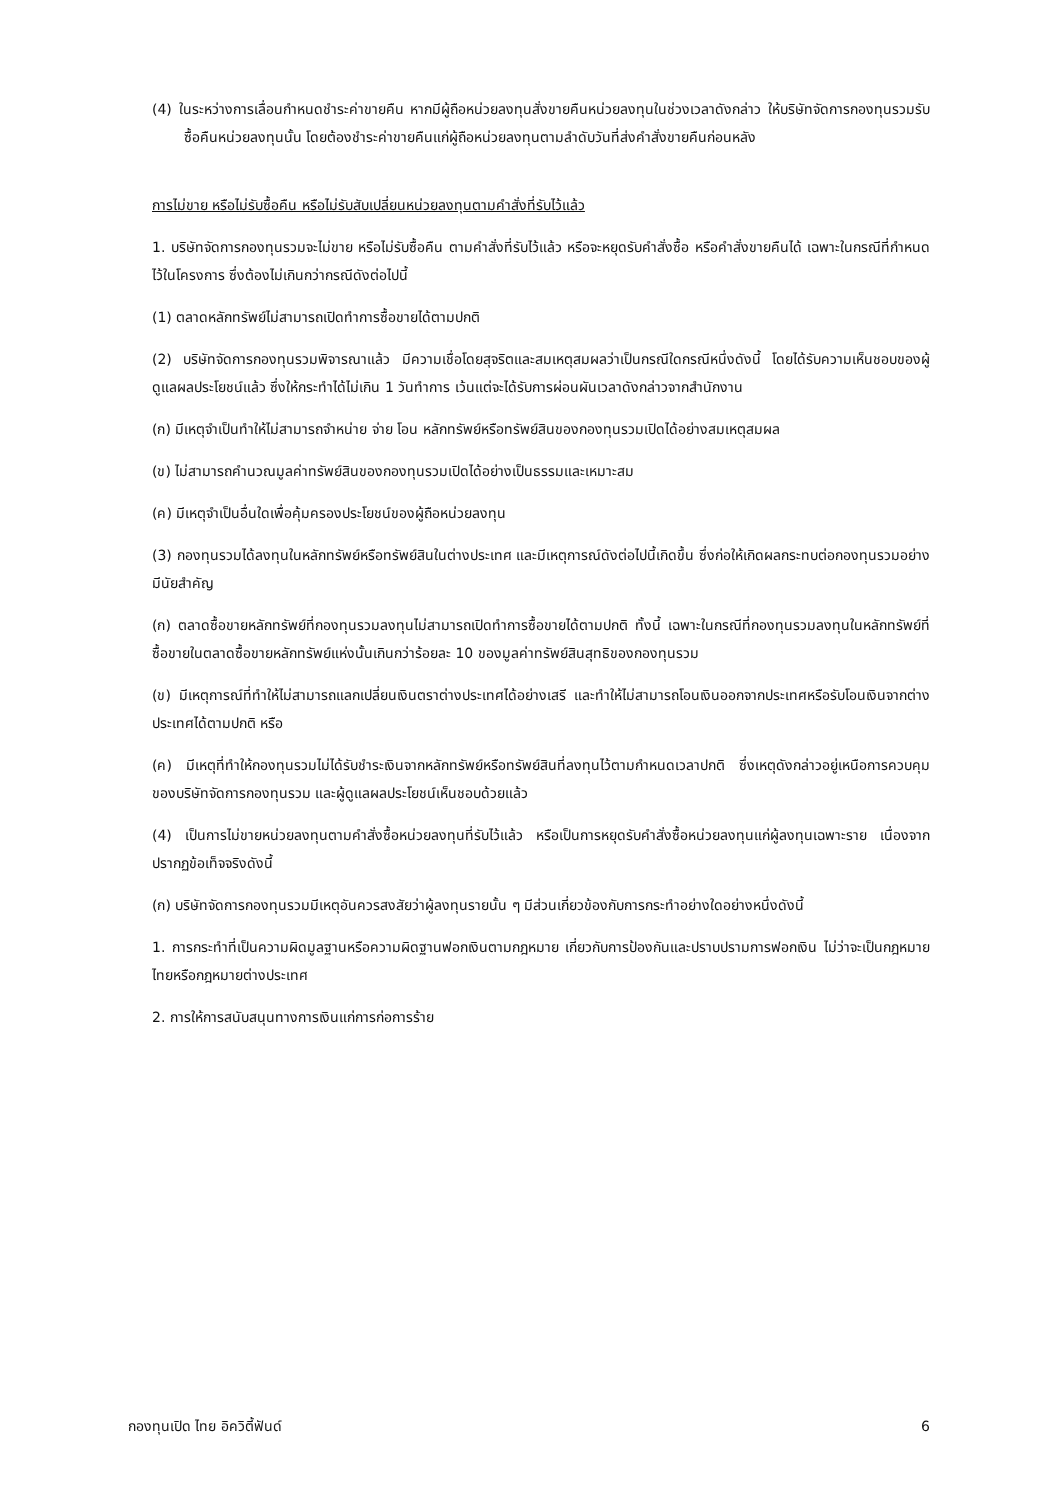(4) ในระหว่างการเลื่อนกำหนดชำระค่าขายคืน หากมีผู้ถือหน่วยลงทุนสั่งขายคืนหน่วยลงทุนในช่วงเวลาดังกล่าว ให้บริษัทจัดการกองทุนรวมรับซื้อคืนหน่วยลงทุนนั้น โดยต้องชำระค่าขายคืนแก่ผู้ถือหน่วยลงทุนตามลำดับวันที่ส่งคำสั่งขายคืนก่อนหลัง
การไม่ขาย หรือไม่รับซื้อคืน หรือไม่รับสับเปลี่ยนหน่วยลงทุนตามคำสั่งที่รับไว้แล้ว
1. บริษัทจัดการกองทุนรวมจะไม่ขาย หรือไม่รับซื้อคืน ตามคำสั่งที่รับไว้แล้ว หรือจะหยุดรับคำสั่งซื้อ หรือคำสั่งขายคืนได้ เฉพาะในกรณีที่กำหนดไว้ในโครงการ ซึ่งต้องไม่เกินกว่ากรณีดังต่อไปนี้
(1) ตลาดหลักทรัพย์ไม่สามารถเปิดทำการซื้อขายได้ตามปกติ
(2) บริษัทจัดการกองทุนรวมพิจารณาแล้ว มีความเชื่อโดยสุจริตและสมเหตุสมผลว่าเป็นกรณีใดกรณีหนึ่งดังนี้ โดยได้รับความเห็นชอบของผู้ดูแลผลประโยชน์แล้ว ซึ่งให้กระทำได้ไม่เกิน 1 วันทำการ เว้นแต่จะได้รับการผ่อนผันเวลาดังกล่าวจากสำนักงาน
(ก) มีเหตุจำเป็นทำให้ไม่สามารถจำหน่าย จ่าย โอน หลักทรัพย์หรือทรัพย์สินของกองทุนรวมเปิดได้อย่างสมเหตุสมผล
(ข) ไม่สามารถคำนวณมูลค่าทรัพย์สินของกองทุนรวมเปิดได้อย่างเป็นธรรมและเหมาะสม
(ค) มีเหตุจำเป็นอื่นใดเพื่อคุ้มครองประโยชน์ของผู้ถือหน่วยลงทุน
(3) กองทุนรวมได้ลงทุนในหลักทรัพย์หรือทรัพย์สินในต่างประเทศ และมีเหตุการณ์ดังต่อไปนี้เกิดขึ้น ซึ่งก่อให้เกิดผลกระทบต่อกองทุนรวมอย่างมีนัยสำคัญ
(ก) ตลาดซื้อขายหลักทรัพย์ที่กองทุนรวมลงทุนไม่สามารถเปิดทำการซื้อขายได้ตามปกติ ทั้งนี้ เฉพาะในกรณีที่กองทุนรวมลงทุนในหลักทรัพย์ที่ซื้อขายในตลาดซื้อขายหลักทรัพย์แห่งนั้นเกินกว่าร้อยละ 10 ของมูลค่าทรัพย์สินสุทธิของกองทุนรวม
(ข) มีเหตุการณ์ที่ทำให้ไม่สามารถแลกเปลี่ยนเงินตราต่างประเทศได้อย่างเสรี และทำให้ไม่สามารถโอนเงินออกจากประเทศหรือรับโอนเงินจากต่างประเทศได้ตามปกติ หรือ
(ค) มีเหตุที่ทำให้กองทุนรวมไม่ได้รับชำระเงินจากหลักทรัพย์หรือทรัพย์สินที่ลงทุนไว้ตามกำหนดเวลาปกติ ซึ่งเหตุดังกล่าวอยู่เหนือการควบคุมของบริษัทจัดการกองทุนรวม และผู้ดูแลผลประโยชน์เห็นชอบด้วยแล้ว
(4) เป็นการไม่ขายหน่วยลงทุนตามคำสั่งซื้อหน่วยลงทุนที่รับไว้แล้ว หรือเป็นการหยุดรับคำสั่งซื้อหน่วยลงทุนแก่ผู้ลงทุนเฉพาะราย เนื่องจากปรากฏข้อเท็จจริงดังนี้
(ก) บริษัทจัดการกองทุนรวมมีเหตุอันควรสงสัยว่าผู้ลงทุนรายนั้น ๆ มีส่วนเกี่ยวข้องกับการกระทำอย่างใดอย่างหนึ่งดังนี้
1. การกระทำที่เป็นความผิดมูลฐานหรือความผิดฐานฟอกเงินตามกฎหมาย เกี่ยวกับการป้องกันและปราบปรามการฟอกเงิน ไม่ว่าจะเป็นกฎหมายไทยหรือกฎหมายต่างประเทศ
2. การให้การสนับสนุนทางการเงินแก่การก่อการร้าย
กองทุนเปิด ไทย อิควิตี้ฟันด์ 6